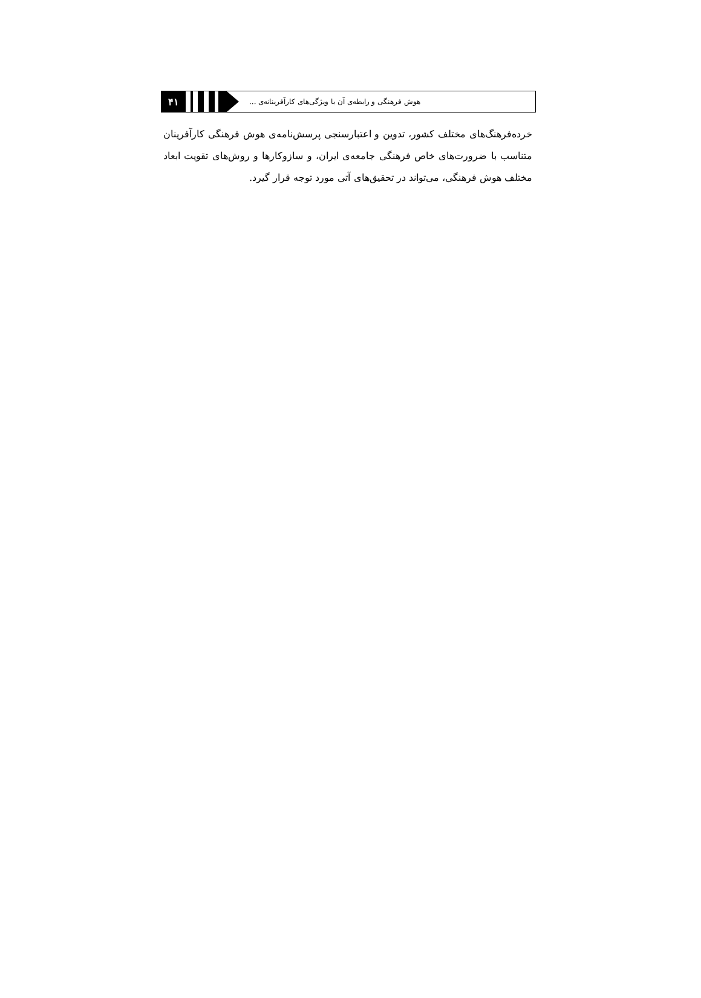۴۱
هوش فرهنگی و رابطه‌ی آن با ویژگی‌های کارآفرینانه‌ی ...
خرده‌فرهنگ‌های مختلف کشور، تدوین و اعتبارسنجی پرسش‌نامه‌ی هوش فرهنگی کارآفرینان متناسب با ضرورت‌های خاص فرهنگی جامعه‌ی ایران، و سازوکارها و روش‌های تقویت ابعاد مختلف هوش فرهنگی، می‌تواند در تحقیق‌های آتی مورد توجه قرار گیرد.